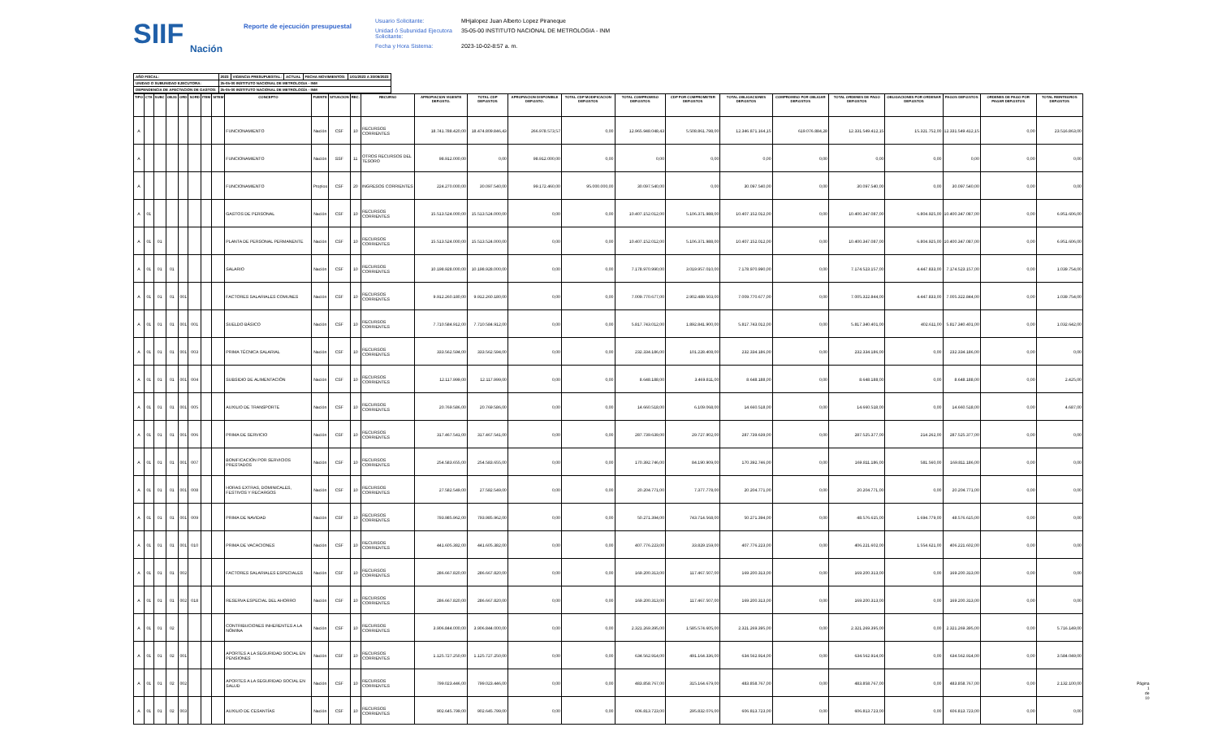SIIF
Nación
Reporte de ejecución presupuestal
Usuario Solicitante: MHjalopez Juan Alberto Lopez Piraneque
Unidad ó Subunidad Ejecutora Solicitante: 35-05-00 INSTITUTO NACIONAL DE METROLOGIA - INM
Fecha y Hora Sistema: 2023-10-02-8:57 a. m.
| AÑO FISCAL: | 2023 | VIGENCIA PRESUPUESTAL: | ACTUAL | FECHA MOVIMIENTOS: | 1/01/2023 A 30/09/2023 |
| UNIDAD O SUBUNIDAD EJECUTORA: | 35-05-00 INSTITUTO NACIONAL DE METROLOGIA - INM | | | | |
| DEPENDENCIA DE AFECTACION DE GASTOS: | 35-05-00 INSTITUTO NACIONAL DE METROLOGÍA - INM | | | | |
| TIPO | CTA | SUBC | OBJG | ORD | SORD | ITEM | SITEM | CONCEPTO | FUENTE | SITUACION | REC. | RECURSO | APROPIACION VIGENTE DEP.GSTO. | TOTAL CDP DEP.GSTOS | APROPIACION DISPONIBLE DEP.GSTO. | TOTAL CDP MODIFICACION DEP.GSTOS | TOTAL COMPROMISO DEP.GSTOS | CDP POR COMPROMETER DEP.GSTOS | TOTAL OBLIGACIONES DEP.GSTOS | COMPROMISO POR OBLIGAR DEP.GSTOS | TOTAL ORDENES DE PAGO DEP.GSTOS | OBLIGACIONES POR ORDENAR DEP.GSTOS | PAGOS DEP.GSTOS | ORDENES DE PAGO POR PAGAR DEP.GSTOS | TOTAL REINTEGROS DEP.GSTOS |
| --- | --- | --- | --- | --- | --- | --- | --- | --- | --- | --- | --- | --- | --- | --- | --- | --- | --- | --- | --- | --- | --- | --- | --- | --- | --- |
| A | | | | | | | | FUNCIONAMIENTO | Nación | CSF | 10 | RECURSOS CORRIENTES | 18.741.788.420,00 | 18.474.809.846,43 | 266.978.573,57 | 0,00 | 12.965.948.048,43 | 5.508.861.798,00 | 12.346.871.164,15 | 619.076.884,28 | 12.331.549.412,15 | 15.321.752,00 | 12.331.549.412,15 | 0,00 | 23.516.863,00 |
| A | | | | | | | | FUNCIONAMIENTO | Nación | SSF | 11 | OTROS RECURSOS DEL TESORO | 98.912.000,00 | 0,00 | 98.912.000,00 | 0,00 | 0,00 | 0,00 | 0,00 | 0,00 | 0,00 | 0,00 | 0,00 | 0,00 | 0,00 |
| A | | | | | | | | FUNCIONAMIENTO | Propios | CSF | 20 | INGRESOS CORRIENTES | 224.270.000,00 | 30.097.540,00 | 99.172.460,00 | 95.000.000,00 | 30.097.540,00 | 0,00 | 30.097.540,00 | 0,00 | 30.097.540,00 | 0,00 | 30.097.540,00 | 0,00 | 0,00 |
| A | 01 | | | | | | | GASTOS DE PERSONAL | Nación | CSF | 10 | RECURSOS CORRIENTES | 15.513.524.000,00 | 15.513.524.000,00 | 0,00 | 0,00 | 10.407.152.012,00 | 5.106.371.988,00 | 10.407.152.012,00 | 0,00 | 10.400.347.087,00 | 6.804.925,00 | 10.400.347.087,00 | 0,00 | 6.951.606,00 |
| A | 01 | 01 | | | | | | PLANTA DE PERSONAL PERMANENTE | Nación | CSF | 10 | RECURSOS CORRIENTES | 15.513.524.000,00 | 15.513.524.000,00 | 0,00 | 0,00 | 10.407.152.012,00 | 5.106.371.988,00 | 10.407.152.012,00 | 0,00 | 10.400.347.087,00 | 6.804.925,00 | 10.400.347.087,00 | 0,00 | 6.951.606,00 |
| A | 01 | 01 | 01 | | | | | SALARIO | Nación | CSF | 10 | RECURSOS CORRIENTES | 10.198.928.000,00 | 10.198.928.000,00 | 0,00 | 0,00 | 7.178.970.990,00 | 3.019.957.010,00 | 7.178.970.990,00 | 0,00 | 7.174.523.157,00 | 4.447.833,00 | 7.174.523.157,00 | 0,00 | 1.039.754,00 |
| A | 01 | 01 | 01 | 001 | | | | FACTORES SALARIALES COMUNES | Nación | CSF | 10 | RECURSOS CORRIENTES | 9.912.260.180,00 | 9.912.260.180,00 | 0,00 | 0,00 | 7.009.770.677,00 | 2.902.489.503,00 | 7.009.770.677,00 | 0,00 | 7.005.322.844,00 | 4.447.833,00 | 7.005.322.844,00 | 0,00 | 1.039.754,00 |
| A | 01 | 01 | 01 | 001 | 001 | | | SUELDO BÁSICO | Nación | CSF | 10 | RECURSOS CORRIENTES | 7.710.584.912,00 | 7.710.584.912,00 | 0,00 | 0,00 | 5.817.743.012,00 | 1.892.841.900,00 | 5.817.743.012,00 | 0,00 | 5.817.340.401,00 | 402.611,00 | 5.817.340.401,00 | 0,00 | 1.032.642,00 |
| A | 01 | 01 | 01 | 001 | 003 | | | PRIMA TÉCNICA SALARIAL | Nación | CSF | 10 | RECURSOS CORRIENTES | 333.562.594,00 | 333.562.594,00 | 0,00 | 0,00 | 232.334.186,00 | 101.228.408,00 | 232.334.186,00 | 0,00 | 232.334.186,00 | 0,00 | 232.334.186,00 | 0,00 | 0,00 |
| A | 01 | 01 | 01 | 001 | 004 | | | SUBSIDIO DE ALIMENTACIÓN | Nación | CSF | 10 | RECURSOS CORRIENTES | 12.117.999,00 | 12.117.999,00 | 0,00 | 0,00 | 8.648.188,00 | 3.469.811,00 | 8.648.188,00 | 0,00 | 8.648.188,00 | 0,00 | 8.648.188,00 | 0,00 | 2.425,00 |
| A | 01 | 01 | 01 | 001 | 005 | | | AUXILIO DE TRANSPORTE | Nación | CSF | 10 | RECURSOS CORRIENTES | 20.769.586,00 | 20.769.586,00 | 0,00 | 0,00 | 14.660.518,00 | 6.109.068,00 | 14.660.518,00 | 0,00 | 14.660.518,00 | 0,00 | 14.660.518,00 | 0,00 | 4.687,00 |
| A | 01 | 01 | 01 | 001 | 006 | | | PRIMA DE SERVICIO | Nación | CSF | 10 | RECURSOS CORRIENTES | 317.467.541,00 | 317.467.541,00 | 0,00 | 0,00 | 287.739.639,00 | 29.727.902,00 | 287.739.639,00 | 0,00 | 287.525.377,00 | 214.262,00 | 287.525.377,00 | 0,00 | 0,00 |
| A | 01 | 01 | 01 | 001 | 007 | | | BONIFICACIÓN POR SERVICIOS PRESTADOS | Nación | CSF | 10 | RECURSOS CORRIENTES | 254.583.655,00 | 254.583.655,00 | 0,00 | 0,00 | 170.392.746,00 | 84.190.909,00 | 170.392.746,00 | 0,00 | 169.811.186,00 | 581.560,00 | 169.811.186,00 | 0,00 | 0,00 |
| A | 01 | 01 | 01 | 001 | 008 | | | HORAS EXTRAS, DOMINICALES, FESTIVOS Y RECARGOS | Nación | CSF | 10 | RECURSOS CORRIENTES | 27.582.549,00 | 27.582.549,00 | 0,00 | 0,00 | 20.204.771,00 | 7.377.778,00 | 20.204.771,00 | 0,00 | 20.204.771,00 | 0,00 | 20.204.771,00 | 0,00 | 0,00 |
| A | 01 | 01 | 01 | 001 | 009 | | | PRIMA DE NAVIDAD | Nación | CSF | 10 | RECURSOS CORRIENTES | 793.985.962,00 | 793.985.962,00 | 0,00 | 0,00 | 50.271.394,00 | 743.714.568,00 | 50.271.394,00 | 0,00 | 48.576.615,00 | 1.694.779,00 | 48.576.615,00 | 0,00 | 0,00 |
| A | 01 | 01 | 01 | 001 | 010 | | | PRIMA DE VACACIONES | Nación | CSF | 10 | RECURSOS CORRIENTES | 441.605.382,00 | 441.605.382,00 | 0,00 | 0,00 | 407.776.223,00 | 33.829.159,00 | 407.776.223,00 | 0,00 | 406.221.602,00 | 1.554.621,00 | 406.221.602,00 | 0,00 | 0,00 |
| A | 01 | 01 | 01 | 002 | | | | FACTORES SALARIALES ESPECIALES | Nación | CSF | 10 | RECURSOS CORRIENTES | 286.667.820,00 | 286.667.820,00 | 0,00 | 0,00 | 169.200.313,00 | 117.467.507,00 | 169.200.313,00 | 0,00 | 169.200.313,00 | 0,00 | 169.200.313,00 | 0,00 | 0,00 |
| A | 01 | 01 | 01 | 002 | 018 | | | RESERVA ESPECIAL DEL AHORRO | Nación | CSF | 10 | RECURSOS CORRIENTES | 286.667.820,00 | 286.667.820,00 | 0,00 | 0,00 | 169.200.313,00 | 117.467.507,00 | 169.200.313,00 | 0,00 | 169.200.313,00 | 0,00 | 169.200.313,00 | 0,00 | 0,00 |
| A | 01 | 01 | 02 | | | | | CONTRIBUCIONES INHERENTES A LA NÓMINA | Nación | CSF | 10 | RECURSOS CORRIENTES | 3.906.844.000,00 | 3.906.844.000,00 | 0,00 | 0,00 | 2.321.269.395,00 | 1.585.574.605,00 | 2.321.269.395,00 | 0,00 | 2.321.269.395,00 | 0,00 | 2.321.269.395,00 | 0,00 | 5.716.149,00 |
| A | 01 | 01 | 02 | 001 | | | | APORTES A LA SEGURIDAD SOCIAL EN PENSIONES | Nación | CSF | 10 | RECURSOS CORRIENTES | 1.125.727.250,00 | 1.125.727.250,00 | 0,00 | 0,00 | 634.562.914,00 | 491.164.336,00 | 634.562.914,00 | 0,00 | 634.562.914,00 | 0,00 | 634.562.914,00 | 0,00 | 3.584.049,00 |
| A | 01 | 01 | 02 | 002 | | | | APORTES A LA SEGURIDAD SOCIAL EN SALUD | Nación | CSF | 10 | RECURSOS CORRIENTES | 799.023.446,00 | 799.023.446,00 | 0,00 | 0,00 | 483.858.767,00 | 315.164.679,00 | 483.858.767,00 | 0,00 | 483.858.767,00 | 0,00 | 483.858.767,00 | 0,00 | 2.132.100,00 |
| A | 01 | 01 | 02 | 003 | | | | AUXILIO DE CESANTÍAS | Nación | CSF | 10 | RECURSOS CORRIENTES | 902.645.799,00 | 902.645.799,00 | 0,00 | 0,00 | 606.813.723,00 | 295.832.076,00 | 606.813.723,00 | 0,00 | 606.813.723,00 | 0,00 | 606.813.723,00 | 0,00 | 0,00 |
Página
1
de
10